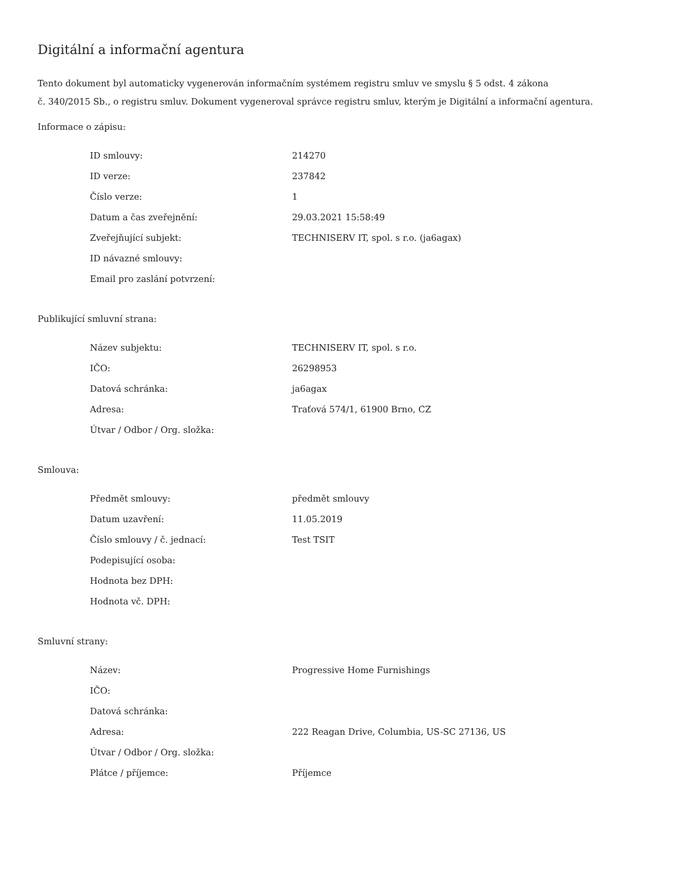Digitální a informační agentura
Tento dokument byl automaticky vygenerován informačním systémem registru smluv ve smyslu § 5 odst. 4 zákona
č. 340/2015 Sb., o registru smluv. Dokument vygeneroval správce registru smluv, kterým je Digitální a informační agentura.
Informace o zápisu:
| ID smlouvy: | 214270 |
| ID verze: | 237842 |
| Číslo verze: | 1 |
| Datum a čas zveřejnění: | 29.03.2021 15:58:49 |
| Zveřejňující subjekt: | TECHNISERV IT, spol. s r.o. (ja6agax) |
| ID návazné smlouvy: | |
| Email pro zaslání potvrzení: | |
Publikující smluvní strana:
| Název subjektu: | TECHNISERV IT, spol. s r.o. |
| IČO: | 26298953 |
| Datová schránka: | ja6agax |
| Adresa: | Traťová 574/1, 61900 Brno, CZ |
| Útvar / Odbor / Org. složka: | |
Smlouva:
| Předmět smlouvy: | předmět smlouvy |
| Datum uzavření: | 11.05.2019 |
| Číslo smlouvy / č. jednací: | Test TSIT |
| Podepisující osoba: | |
| Hodnota bez DPH: | |
| Hodnota vč. DPH: | |
Smluvní strany:
| Název: | Progressive Home Furnishings |
| IČO: | |
| Datová schránka: | |
| Adresa: | 222 Reagan Drive, Columbia, US-SC 27136, US |
| Útvar / Odbor / Org. složka: | |
| Plátce / příjemce: | Příjemce |